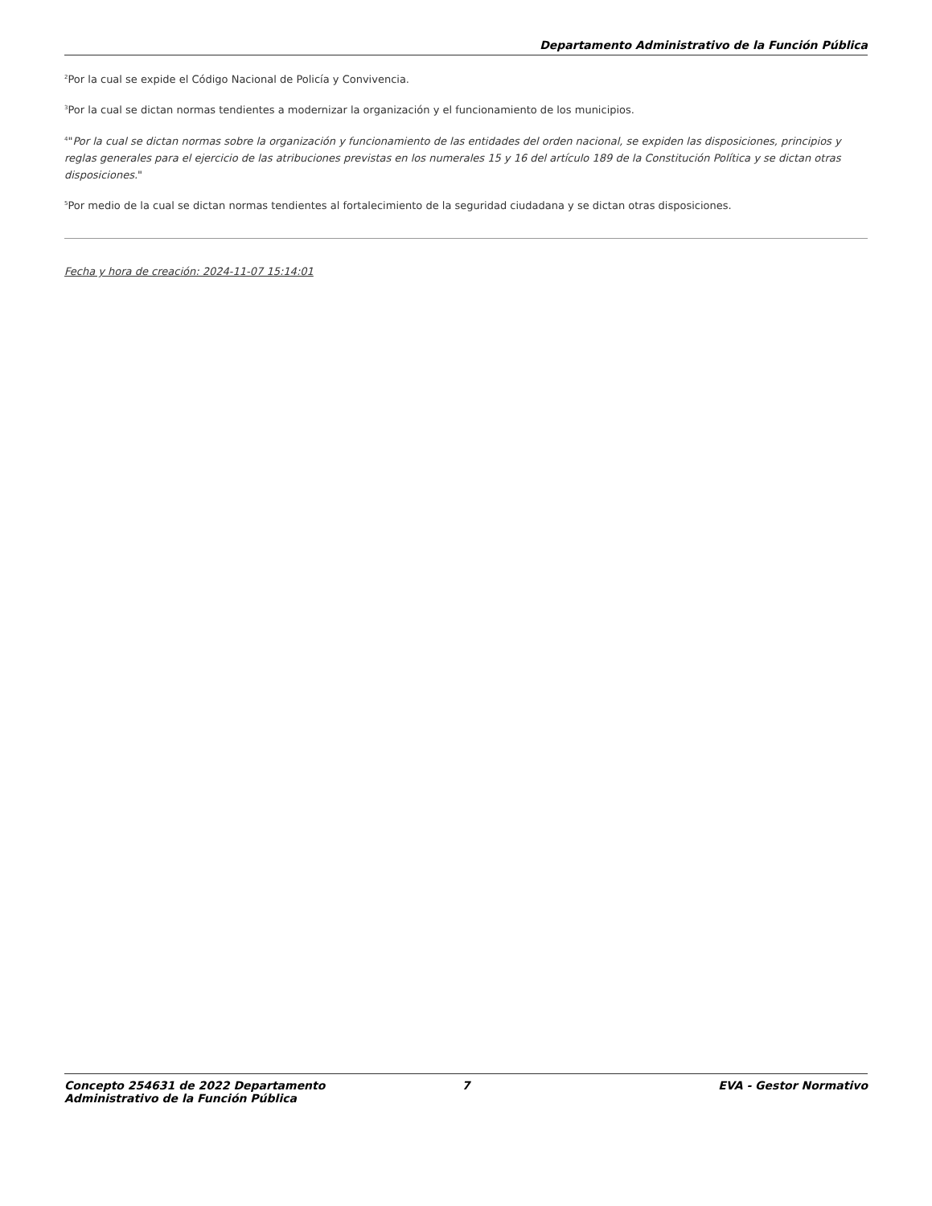Departamento Administrativo de la Función Pública
<sup>2</sup> Por la cual se expide el Código Nacional de Policía y Convivencia.
<sup>3</sup> Por la cual se dictan normas tendientes a modernizar la organización y el funcionamiento de los municipios.
<sup>4</sup> "Por la cual se dictan normas sobre la organización y funcionamiento de las entidades del orden nacional, se expiden las disposiciones, principios y reglas generales para el ejercicio de las atribuciones previstas en los numerales 15 y 16 del artículo 189 de la Constitución Política y se dictan otras disposiciones."
<sup>5</sup> Por medio de la cual se dictan normas tendientes al fortalecimiento de la seguridad ciudadana y se dictan otras disposiciones.
Fecha y hora de creación: 2024-11-07 15:14:01
Concepto 254631 de 2022 Departamento Administrativo de la Función Pública
7 EVA - Gestor Normativo